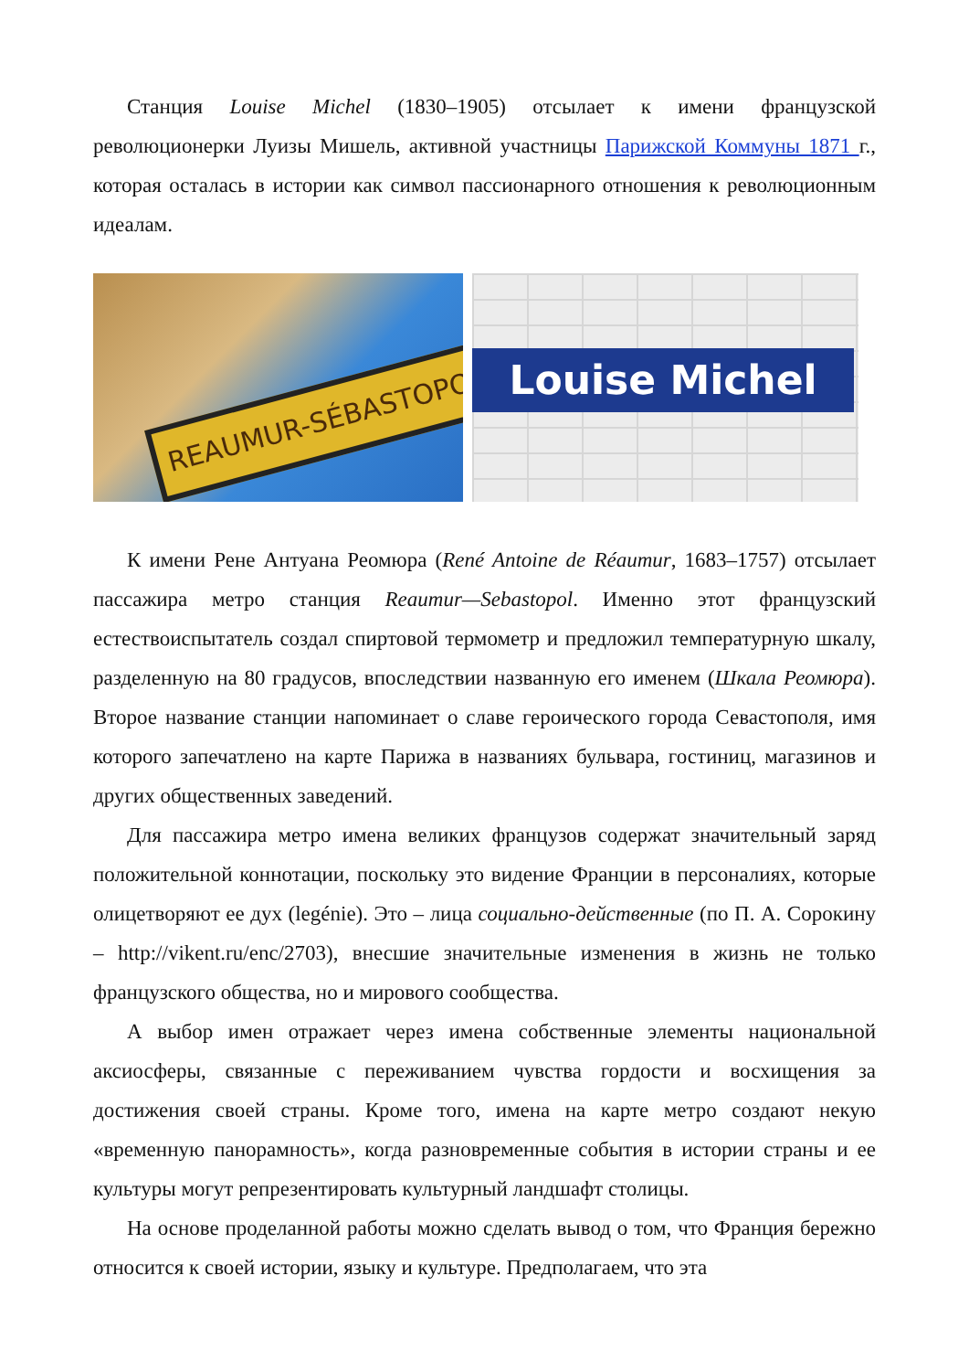Станция Louise Michel (1830–1905) отсылает к имени французской революционерки Луизы Мишель, активной участницы Парижской Коммуны 1871 г., которая осталась в истории как символ пассионарного отношения к революционным идеалам.
REAUMUR-SÉBASTOPOL
Louise Michel
К имени Рене Антуана Реомюра (René Antoine de Réaumur, 1683–1757) отсылает пассажира метро станция Reaumur—Sebastopol. Именно этот французский естествоиспытатель создал спиртовой термометр и предложил температурную шкалу, разделенную на 80 градусов, впоследствии названную его именем (Шкала Реомюра). Второе название станции напоминает о славе героического города Севастополя, имя которого запечатлено на карте Парижа в названиях бульвара, гостиниц, магазинов и других общественных заведений.
Для пассажира метро имена великих французов содержат значительный заряд положительной коннотации, поскольку это видение Франции в персоналиях, которые олицетворяют ее дух (legénie). Это – лица социально-действенные (по П. А. Сорокину – http://vikent.ru/enc/2703), внесшие значительные изменения в жизнь не только французского общества, но и мирового сообщества.
А выбор имен отражает через имена собственные элементы национальной аксиосферы, связанные с переживанием чувства гордости и восхищения за достижения своей страны. Кроме того, имена на карте метро создают некую «временную панорамность», когда разновременные события в истории страны и ее культуры могут репрезентировать культурный ландшафт столицы.
На основе проделанной работы можно сделать вывод о том, что Франция бережно относится к своей истории, языку и культуре. Предполагаем, что эта